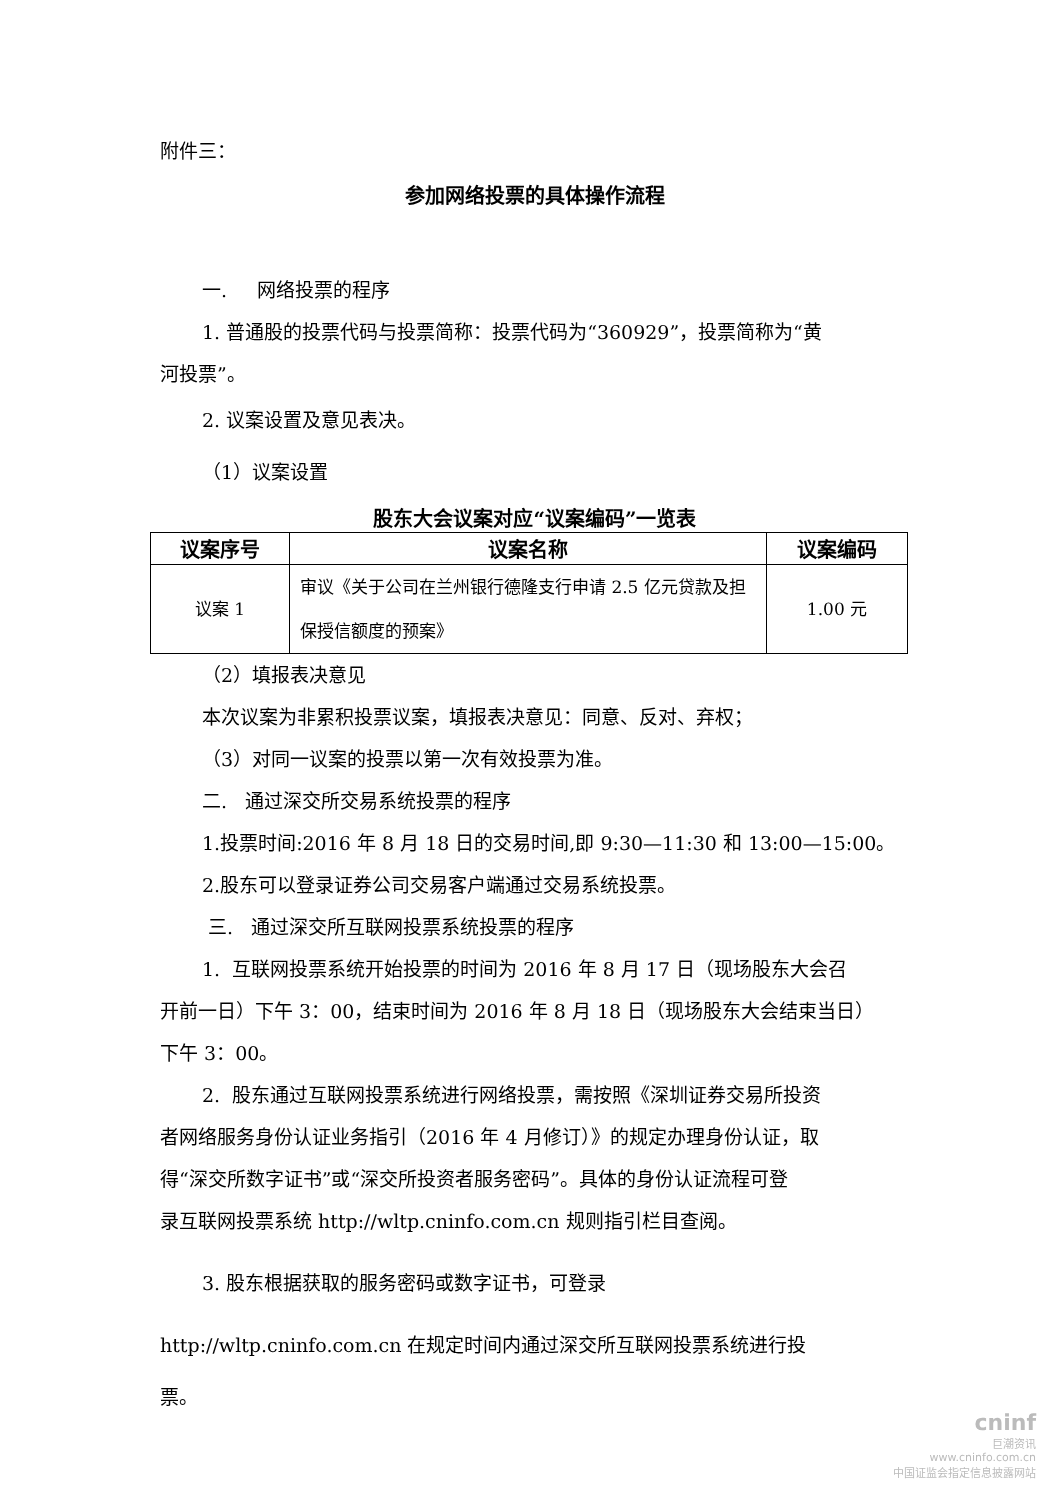附件三：
参加网络投票的具体操作流程
一. 网络投票的程序
1. 普通股的投票代码与投票简称：投票代码为“360929”，投票简称为“黄
河投票”。
2. 议案设置及意见表决。
（1）议案设置
股东大会议案对应“议案编码”一览表
| 议案序号 | 议案名称 | 议案编码 |
| --- | --- | --- |
| 议案 1 | 审议《关于公司在兰州银行德隆支行申请 2.5 亿元贷款及担保授信额度的预案》 | 1.00 元 |
（2）填报表决意见
本次议案为非累积投票议案，填报表决意见：同意、反对、弃权；
（3）对同一议案的投票以第一次有效投票为准。
二. 通过深交所交易系统投票的程序
1.投票时间:2016 年 8 月 18 日的交易时间,即 9:30—11:30 和 13:00—15:00。
2.股东可以登录证券公司交易客户端通过交易系统投票。
三. 通过深交所互联网投票系统投票的程序
1. 互联网投票系统开始投票的时间为 2016 年 8 月 17 日（现场股东大会召
开前一日）下午 3：00，结束时间为 2016 年 8 月 18 日（现场股东大会结束当日）
下午 3：00。
2. 股东通过互联网投票系统进行网络投票，需按照《深圳证券交易所投资
者网络服务身份认证业务指引（2016 年 4 月修订）》的规定办理身份认证，取
得“深交所数字证书”或“深交所投资者服务密码”。具体的身份认证流程可登
录互联网投票系统 http://wltp.cninfo.com.cn 规则指引栏目查阅。
3. 股东根据获取的服务密码或数字证书，可登录
http://wltp.cninfo.com.cn 在规定时间内通过深交所互联网投票系统进行投
票。
cninf
巨潮资讯
www.cninfo.com.cn
中国证监会指定信息披露网站